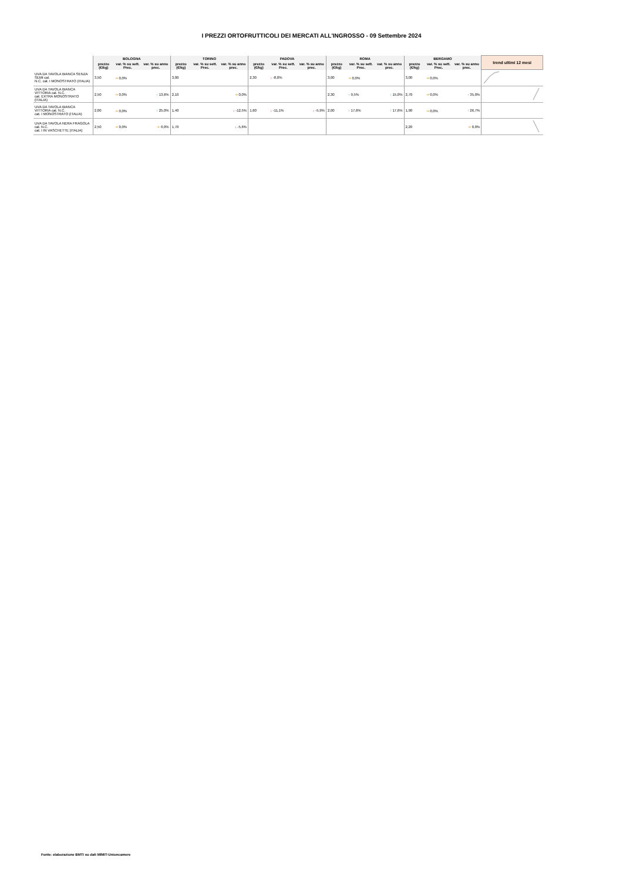I PREZZI ORTOFRUTTICOLI DEI MERCATI ALL'INGROSSO - 09 Settembre 2024
| | BOLOGNA | | | TORINO | | | PADOVA | | | ROMA | | | BERGAMO | | | trend ultimi 12 mesi |
| --- | --- | --- | --- | --- | --- | --- | --- | --- | --- | --- | --- | --- | --- | --- | --- | --- |
| | prezzo (€/kg) | var. % su sett. Prec. | var. % su anno prec. | prezzo (€/kg) | var. % su sett. Prec. | var. % su anno prec. | prezzo (€/kg) | var. % su sett. Prec. | var. % su anno prec. | prezzo (€/kg) | var. % su sett. Prec. | var. % su anno prec. | prezzo (€/kg) | var. % su sett. Prec. | var. % su anno prec. | |
| UVA DA TAVOLA BIANCA SENZA SEMI cal. N.C. cat. I MONOSTRATO (ITALIA) | 3,50 | ➔ 0,0% | | 3,00 | | | 2,30 | ↓ -8,0% | | 3,00 | ➔ 0,0% | | 3,00 | ➔ 0,0% | | |
| UVA DA TAVOLA BIANCA VITTORIA cal. N.C. cat. EXTRA MONOSTRATO (ITALIA) | 2,50 | ➔ 0,0% | ↑ 13,6% | 2,10 | | ➔ 0,0% | | | | 2,30 | ↑ 9,5% | ↑ 15,0% | 2,70 | ➔ 0,0% | ↑ 35,0% | |
| UVA DA TAVOLA BIANCA VITTORIA cal. N.C. cat. I MONOSTRATO (ITALIA) | 2,00 | ➔ 0,0% | ↑ 25,0% | 1,40 | | ↓ -12,5% | 1,60 | ↓ -11,1% | ↓ -5,9% | 2,00 | ↑ 17,6% | ↑ 17,6% | 1,90 | ➔ 0,0% | ↑ 26,7% | |
| UVA DA TAVOLA NERA FRAGOLA cal. N.C. cat. I IN VASCHETTE (ITALIA) | 2,50 | ➔ 0,0% | ➔ 0,0% | 1,70 | | ↓ -5,6% | | | | | | | 2,20 | | ➔ 0,0% | |
Fonte: elaborazione BMTI su dati MIMIT-Unioncamere